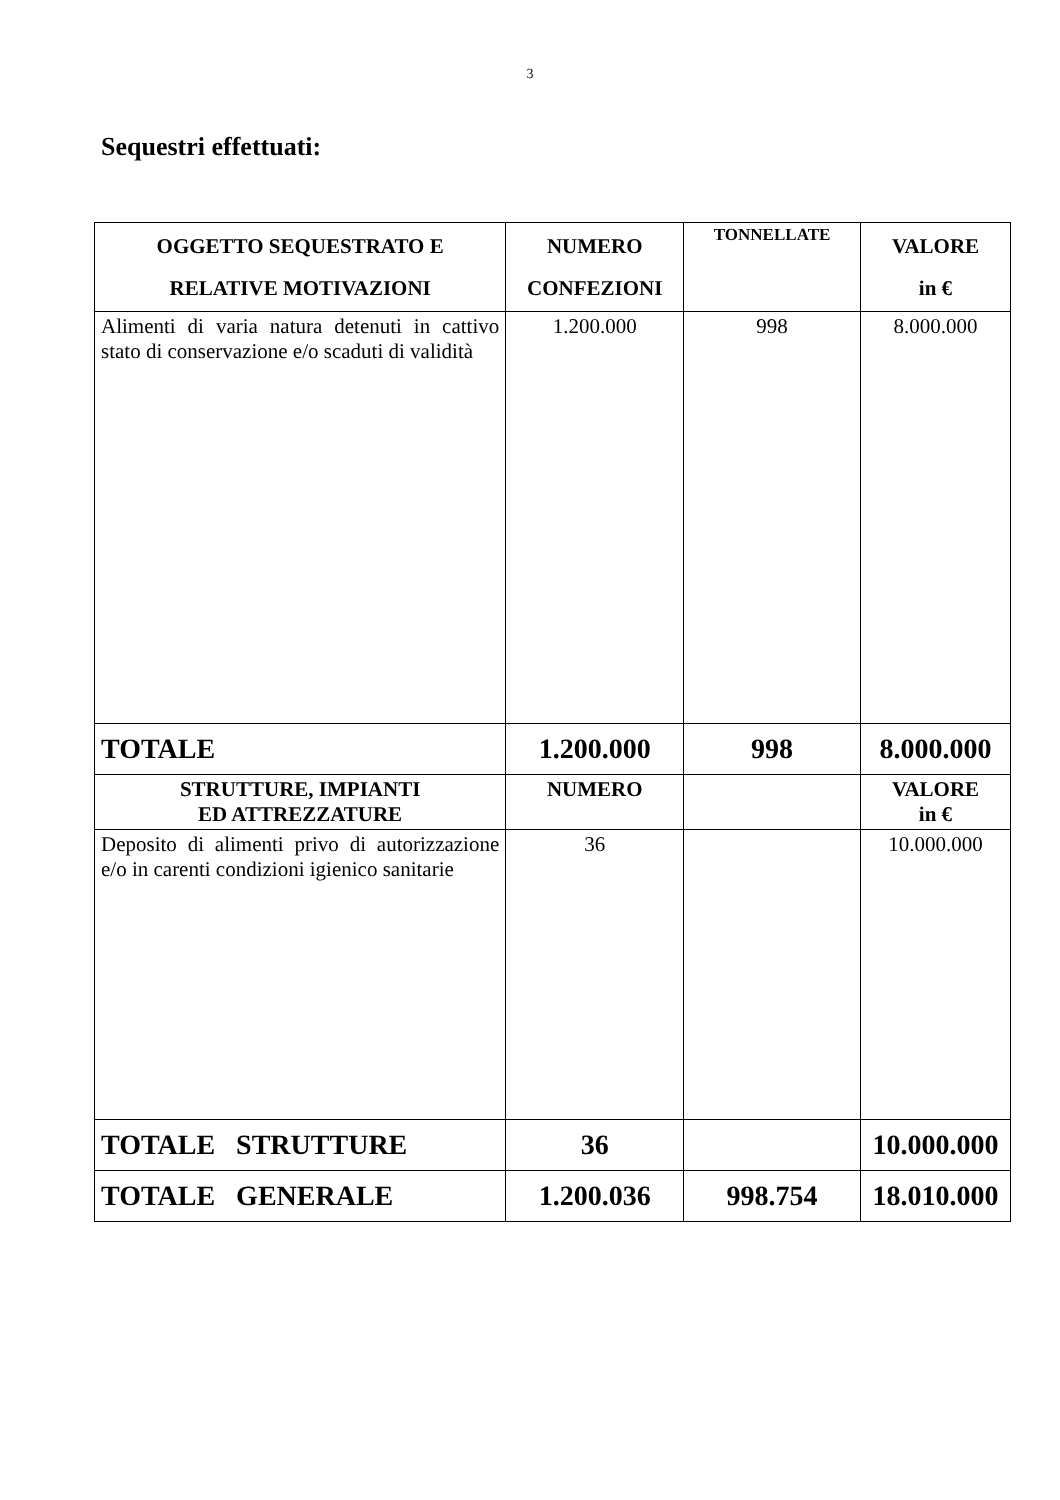3
Sequestri effettuati:
| OGGETTO SEQUESTRATO E RELATIVE MOTIVAZIONI | NUMERO CONFEZIONI | TONNELLATE | VALORE in € |
| --- | --- | --- | --- |
| Alimenti di varia natura detenuti in cattivo stato di conservazione e/o scaduti di validità | 1.200.000 | 998 | 8.000.000 |
| TOTALE | 1.200.000 | 998 | 8.000.000 |
| STRUTTURE, IMPIANTI ED ATTREZZATURE | NUMERO | | VALORE in € |
| Deposito di alimenti privo di autorizzazione e/o in carenti condizioni igienico sanitarie | 36 | | 10.000.000 |
| TOTALE STRUTTURE | 36 | | 10.000.000 |
| TOTALE GENERALE | 1.200.036 | 998.754 | 18.010.000 |